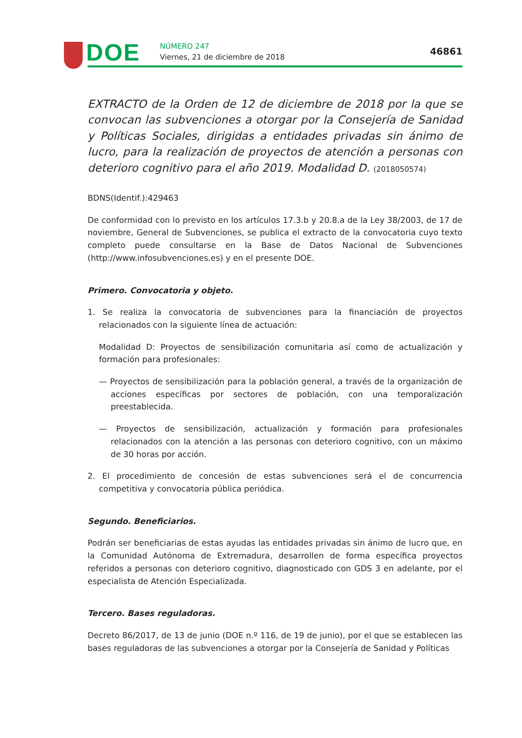DOE NÚMERO 247
Viernes, 21 de diciembre de 2018
46861
EXTRACTO de la Orden de 12 de diciembre de 2018 por la que se convocan las subvenciones a otorgar por la Consejería de Sanidad y Políticas Sociales, dirigidas a entidades privadas sin ánimo de lucro, para la realización de proyectos de atención a personas con deterioro cognitivo para el año 2019. Modalidad D. (2018050574)
BDNS(Identif.):429463
De conformidad con lo previsto en los artículos 17.3.b y 20.8.a de la Ley 38/2003, de 17 de noviembre, General de Subvenciones, se publica el extracto de la convocatoria cuyo texto completo puede consultarse en la Base de Datos Nacional de Subvenciones (http://www.infosubvenciones.es) y en el presente DOE.
Primero. Convocatoria y objeto.
1. Se realiza la convocatoria de subvenciones para la financiación de proyectos relacionados con la siguiente línea de actuación:
Modalidad D: Proyectos de sensibilización comunitaria así como de actualización y formación para profesionales:
— Proyectos de sensibilización para la población general, a través de la organización de acciones específicas por sectores de población, con una temporalización preestablecida.
— Proyectos de sensibilización, actualización y formación para profesionales relacionados con la atención a las personas con deterioro cognitivo, con un máximo de 30 horas por acción.
2. El procedimiento de concesión de estas subvenciones será el de concurrencia competitiva y convocatoria pública periódica.
Segundo. Beneficiarios.
Podrán ser beneficiarias de estas ayudas las entidades privadas sin ánimo de lucro que, en la Comunidad Autónoma de Extremadura, desarrollen de forma específica proyectos referidos a personas con deterioro cognitivo, diagnosticado con GDS 3 en adelante, por el especialista de Atención Especializada.
Tercero. Bases reguladoras.
Decreto 86/2017, de 13 de junio (DOE n.º 116, de 19 de junio), por el que se establecen las bases reguladoras de las subvenciones a otorgar por la Consejería de Sanidad y Políticas